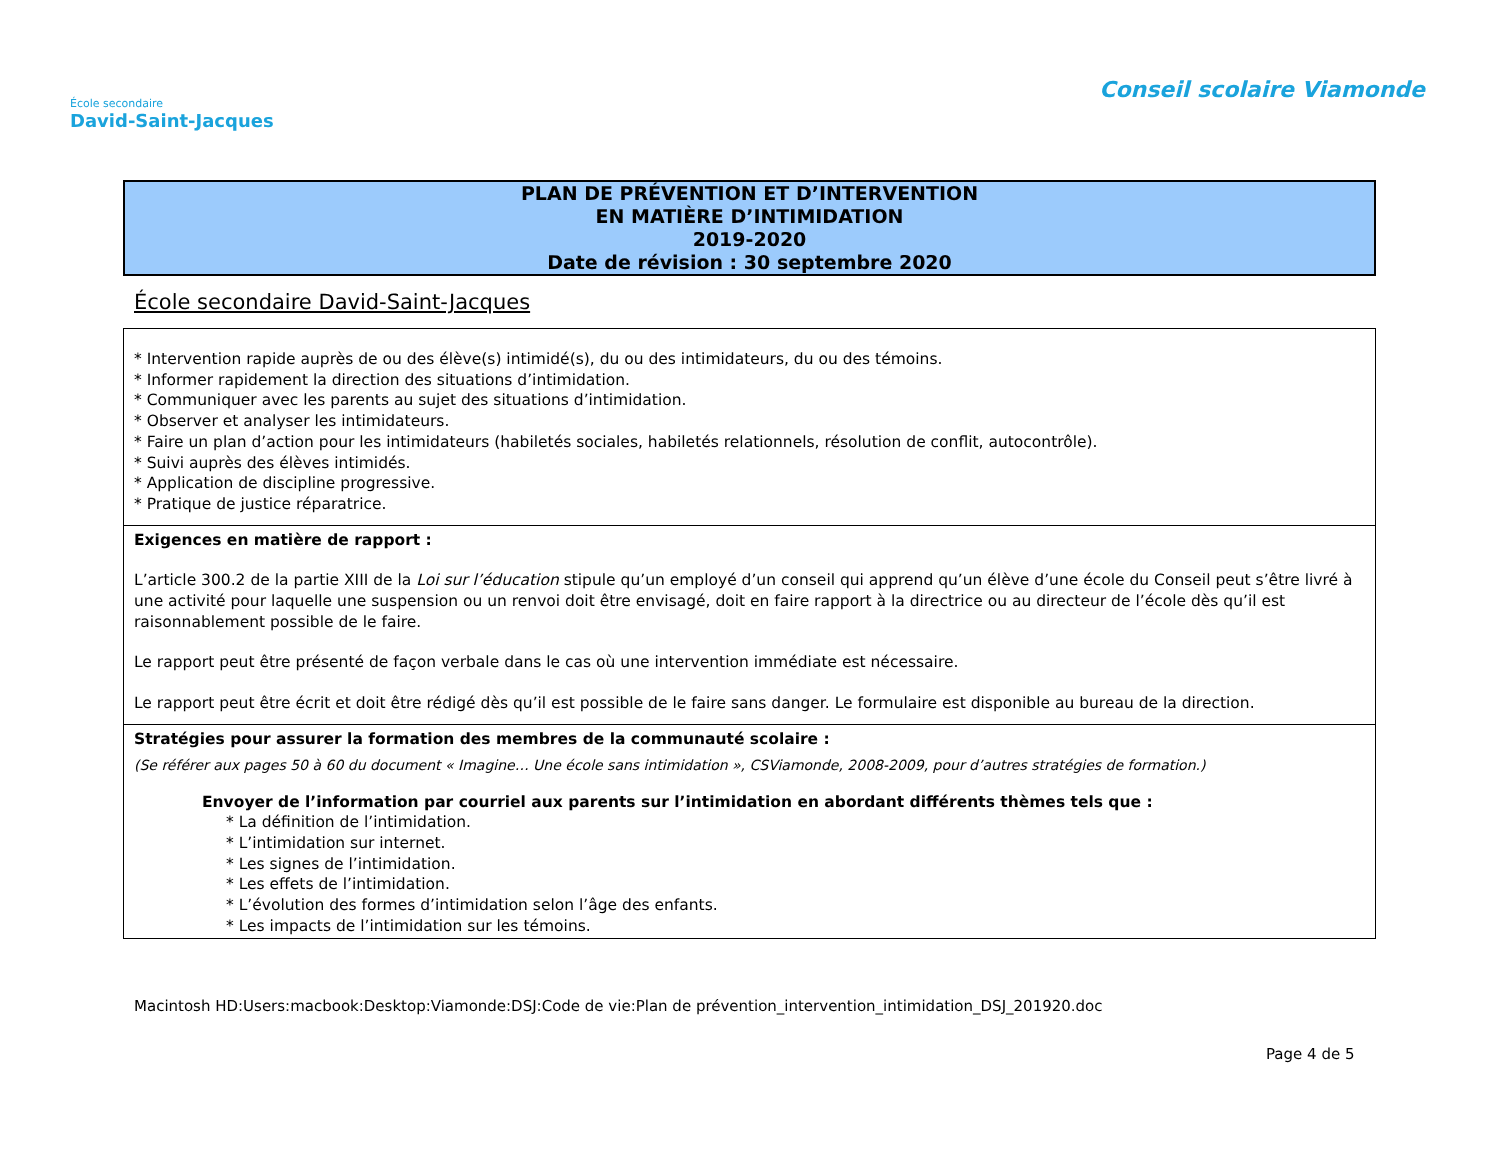École secondaire
David-Saint-Jacques
Conseil scolaire Viamonde
PLAN DE PRÉVENTION ET D’INTERVENTION
EN MATIÈRE D’INTIMIDATION
2019-2020
Date de révision : 30 septembre 2020
École secondaire David-Saint-Jacques
| * Intervention rapide auprès de ou des élève(s) intimidé(s), du ou des intimidateurs, du ou des témoins. * Informer rapidement la direction des situations d’intimidation. * Communiquer avec les parents au sujet des situations d’intimidation. * Observer et analyser les intimidateurs. * Faire un plan d’action pour les intimidateurs (habiletés sociales, habiletés relationnels, résolution de conflit, autocontrôle). * Suivi auprès des élèves intimidés. * Application de discipline progressive. * Pratique de justice réparatrice. |
| Exigences en matière de rapport : L’article 300.2 de la partie XIII de la Loi sur l’éducation stipule qu’un employé d’un conseil qui apprend qu’un élève d’une école du Conseil peut s’être livré à une activité pour laquelle une suspension ou un renvoi doit être envisagé, doit en faire rapport à la directrice ou au directeur de l’école dès qu’il est raisonnablement possible de le faire. Le rapport peut être présenté de façon verbale dans le cas où une intervention immédiate est nécessaire. Le rapport peut être écrit et doit être rédigé dès qu’il est possible de le faire sans danger. Le formulaire est disponible au bureau de la direction. |
| Stratégies pour assurer la formation des membres de la communauté scolaire : (Se référer aux pages 50 à 60 du document « Imagine… Une école sans intimidation », CSViamonde, 2008-2009, pour d’autres stratégies de formation.) Envoyer de l’information par courriel aux parents sur l’intimidation en abordant différents thèmes tels que : * La définition de l’intimidation. * L’intimidation sur internet. * Les signes de l’intimidation. * Les effets de l’intimidation. * L’évolution des formes d’intimidation selon l’âge des enfants. * Les impacts de l’intimidation sur les témoins. |
Macintosh HD:Users:macbook:Desktop:Viamonde:DSJ:Code de vie:Plan de prévention_intervention_intimidation_DSJ_201920.doc
Page 4 de 5